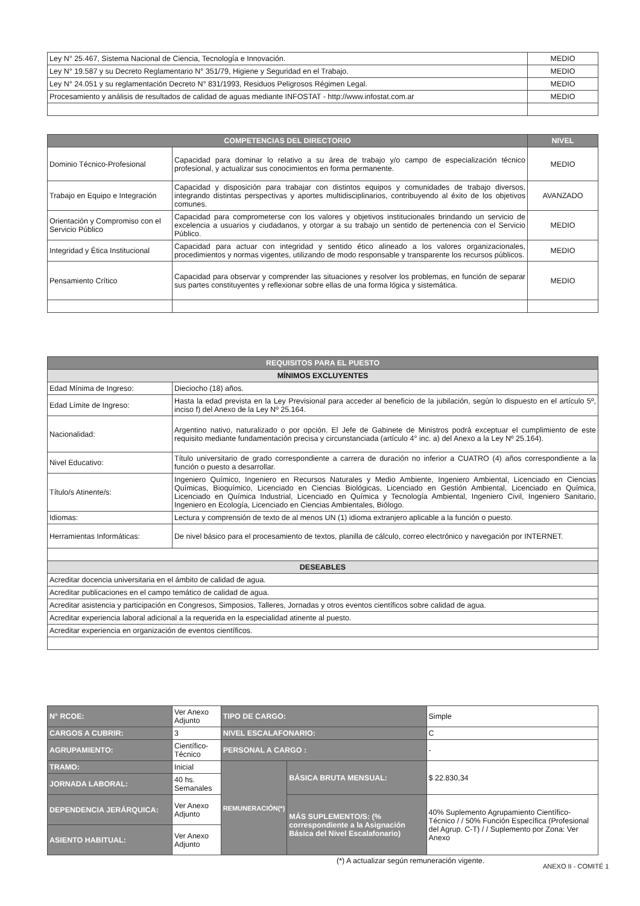| Ley N° 25.467, Sistema Nacional de Ciencia, Tecnología e Innovación. | MEDIO |
| Ley N° 19.587 y su Decreto Reglamentario N° 351/79, Higiene y Seguridad en el Trabajo. | MEDIO |
| Ley N° 24.051 y su reglamentación Decreto N° 831/1993, Residuos Peligrosos Régimen Legal. | MEDIO |
| Procesamiento y análisis de resultados de calidad de aguas mediante INFOSTAT - http://www.infostat.com.ar | MEDIO |
| COMPETENCIAS DEL DIRECTORIO | | NIVEL |
| --- | --- | --- |
| Dominio Técnico-Profesional | Capacidad para dominar lo relativo a su área de trabajo y/o campo de especialización técnico profesional, y actualizar sus conocimientos en forma permanente. | MEDIO |
| Trabajo en Equipo e Integración | Capacidad y disposición para trabajar con distintos equipos y comunidades de trabajo diversos, integrando distintas perspectivas y aportes multidisciplinarios, contribuyendo al éxito de los objetivos comunes. | AVANZADO |
| Orientación y Compromiso con el Servicio Público | Capacidad para comprometerse con los valores y objetivos institucionales brindando un servicio de excelencia a usuarios y ciudadanos, y otorgar a su trabajo un sentido de pertenencia con el Servicio Público. | MEDIO |
| Integridad y Ética Institucional | Capacidad para actuar con integridad y sentido ético alineado a los valores organizacionales, procedimientos y normas vigentes, utilizando de modo responsable y transparente los recursos públicos. | MEDIO |
| Pensamiento Crítico | Capacidad para observar y comprender las situaciones y resolver los problemas, en función de separar sus partes constituyentes y reflexionar sobre ellas de una forma lógica y sistemática. | MEDIO |
| REQUISITOS PARA EL PUESTO | |
| --- | --- |
| MÍNIMOS EXCLUYENTES | |
| Edad Mínima de Ingreso: | Dieciocho (18) años. |
| Edad Límite de Ingreso: | Hasta la edad prevista en la Ley Previsional para acceder al beneficio de la jubilación, según lo dispuesto en el artículo 5º, inciso f) del Anexo de la Ley Nº 25.164. |
| Nacionalidad: | Argentino nativo, naturalizado o por opción. El Jefe de Gabinete de Ministros podrá exceptuar el cumplimiento de este requisito mediante fundamentación precisa y circunstanciada (artículo 4° inc. a) del Anexo a la Ley Nº 25.164). |
| Nivel Educativo: | Título universitario de grado correspondiente a carrera de duración no inferior a CUATRO (4) años correspondiente a la función o puesto a desarrollar. |
| Título/s Atinente/s: | Ingeniero Químico, Ingeniero en Recursos Naturales y Medio Ambiente, Ingeniero Ambiental, Licenciado en Ciencias Químicas, Bioquímico, Licenciado en Ciencias Biológicas, Licenciado en Gestión Ambiental, Licenciado en Química, Licenciado en Química Industrial, Licenciado en Química y Tecnología Ambiental, Ingeniero Civil, Ingeniero Sanitario, Ingeniero en Ecología, Licenciado en Ciencias Ambientales, Biólogo. |
| Idiomas: | Lectura y comprensión de texto de al menos UN (1) idioma extranjero aplicable a la función o puesto. |
| Herramientas Informáticas: | De nivel básico para el procesamiento de textos, planilla de cálculo, correo electrónico y navegación por INTERNET. |
| DESEABLES | |
| Acreditar docencia universitaria en el ámbito de calidad de agua. | |
| Acreditar publicaciones en el campo temático de calidad de agua. | |
| Acreditar asistencia y participación en Congresos, Simposios, Talleres, Jornadas y otros eventos científicos sobre calidad de agua. | |
| Acreditar experiencia laboral adicional a la requerida en la especialidad atinente al puesto. | |
| Acreditar experiencia en organización de eventos científicos. | |
| N° RCOE: | Ver Anexo Adjunto | TIPO DE CARGO: | | Simple |
| CARGOS A CUBRIR: | 3 | NIVEL ESCALAFONARIO: | | C |
| AGRUPAMIENTO: | Científico-Técnico | PERSONAL A CARGO : | | - |
| TRAMO: | Inicial | REMUNERACIÓN(*) | BÁSICA BRUTA MENSUAL: | $ 22.830,34 |
| JORNADA LABORAL: | 40 hs. Semanales | | | |
| DEPENDENCIA JERÁRQUICA: | Ver Anexo Adjunto | | MÁS SUPLEMENTO/S: (% correspondiente a la Asignación Básica del Nivel Escalafonario) | 40% Suplemento Agrupamiento Científico-Técnico / / 50% Función Específica (Profesional del Agrup. C-T) / / Suplemento por Zona: Ver Anexo |
| ASIENTO HABITUAL: | Ver Anexo Adjunto | | | |
(*) A actualizar según remuneración vigente.
ANEXO II - COMITÉ 1